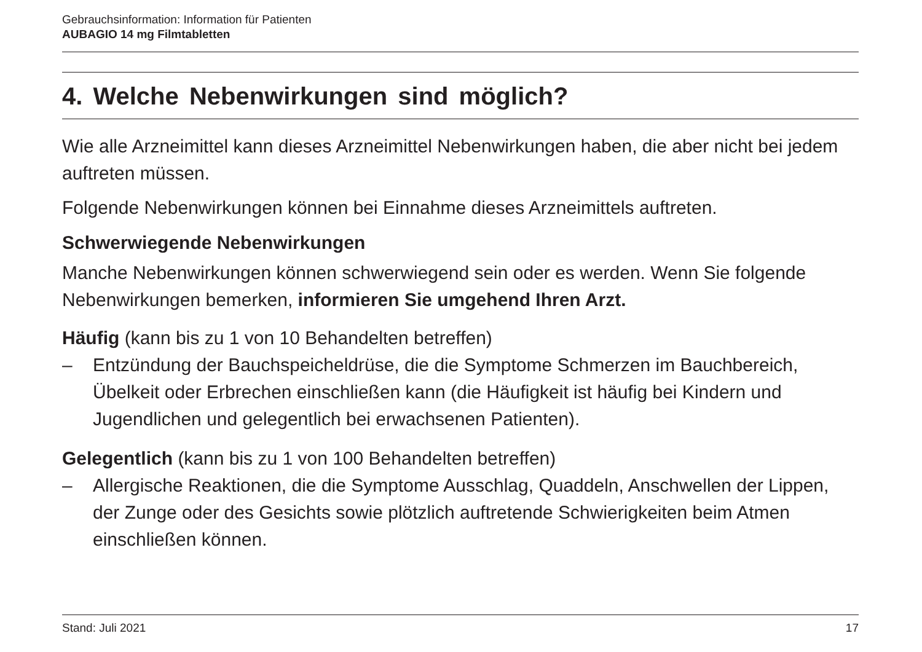Gebrauchsinformation: Information für Patienten
AUBAGIO 14 mg Filmtabletten
4. Welche Nebenwirkungen sind möglich?
Wie alle Arzneimittel kann dieses Arzneimittel Nebenwirkungen haben, die aber nicht bei jedem auftreten müssen.
Folgende Nebenwirkungen können bei Einnahme dieses Arzneimittels auftreten.
Schwerwiegende Nebenwirkungen
Manche Nebenwirkungen können schwerwiegend sein oder es werden. Wenn Sie folgende Nebenwirkungen bemerken, informieren Sie umgehend Ihren Arzt.
Häufig (kann bis zu 1 von 10 Behandelten betreffen)
– Entzündung der Bauchspeicheldrüse, die die Symptome Schmerzen im Bauchbereich, Übelkeit oder Erbrechen einschließen kann (die Häufigkeit ist häufig bei Kindern und Jugendlichen und gelegentlich bei erwachsenen Patienten).
Gelegentlich (kann bis zu 1 von 100 Behandelten betreffen)
– Allergische Reaktionen, die die Symptome Ausschlag, Quaddeln, Anschwellen der Lippen, der Zunge oder des Gesichts sowie plötzlich auftretende Schwierigkeiten beim Atmen einschließen können.
Stand: Juli 2021 17